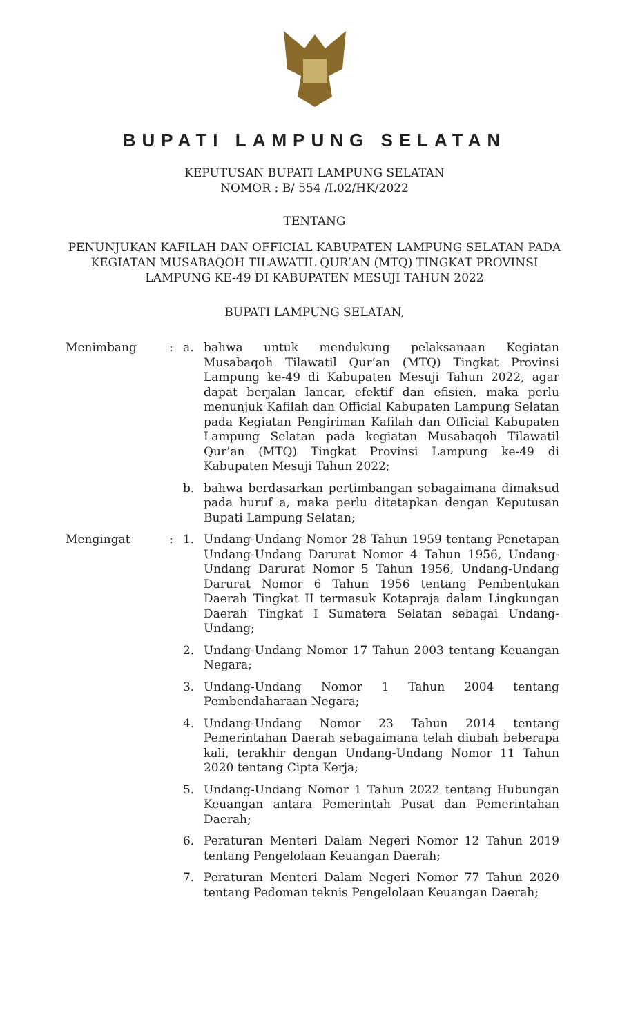BUPATI LAMPUNG SELATAN
KEPUTUSAN BUPATI LAMPUNG SELATAN
NOMOR : B/ 554 /I.02/HK/2022
TENTANG
PENUNJUKAN KAFILAH DAN OFFICIAL KABUPATEN LAMPUNG SELATAN PADA
KEGIATAN MUSABAQOH TILAWATIL QUR’AN (MTQ) TINGKAT PROVINSI
LAMPUNG KE-49 DI KABUPATEN MESUJI TAHUN 2022
BUPATI LAMPUNG SELATAN,
Menimbang
:
a.
bahwa untuk mendukung pelaksanaan Kegiatan Musabaqoh Tilawatil Qur’an (MTQ) Tingkat Provinsi Lampung ke-49 di Kabupaten Mesuji Tahun 2022, agar dapat berjalan lancar, efektif dan efisien, maka perlu menunjuk Kafilah dan Official Kabupaten Lampung Selatan pada Kegiatan Pengiriman Kafilah dan Official Kabupaten Lampung Selatan pada kegiatan Musabaqoh Tilawatil Qur’an (MTQ) Tingkat Provinsi Lampung ke-49 di Kabupaten Mesuji Tahun 2022;
b.
bahwa berdasarkan pertimbangan sebagaimana dimaksud pada huruf a, maka perlu ditetapkan dengan Keputusan Bupati Lampung Selatan;
Mengingat
:
1.
Undang-Undang Nomor 28 Tahun 1959 tentang Penetapan Undang-Undang Darurat Nomor 4 Tahun 1956, Undang-Undang Darurat Nomor 5 Tahun 1956, Undang-Undang Darurat Nomor 6 Tahun 1956 tentang Pembentukan Daerah Tingkat II termasuk Kotapraja dalam Lingkungan Daerah Tingkat I Sumatera Selatan sebagai Undang-Undang;
2.
Undang-Undang Nomor 17 Tahun 2003 tentang Keuangan Negara;
3.
Undang-Undang Nomor 1 Tahun 2004 tentang Pembendaharaan Negara;
4.
Undang-Undang Nomor 23 Tahun 2014 tentang Pemerintahan Daerah sebagaimana telah diubah beberapa kali, terakhir dengan Undang-Undang Nomor 11 Tahun 2020 tentang Cipta Kerja;
5.
Undang-Undang Nomor 1 Tahun 2022 tentang Hubungan Keuangan antara Pemerintah Pusat dan Pemerintahan Daerah;
6.
Peraturan Menteri Dalam Negeri Nomor 12 Tahun 2019 tentang Pengelolaan Keuangan Daerah;
7.
Peraturan Menteri Dalam Negeri Nomor 77 Tahun 2020 tentang Pedoman teknis Pengelolaan Keuangan Daerah;